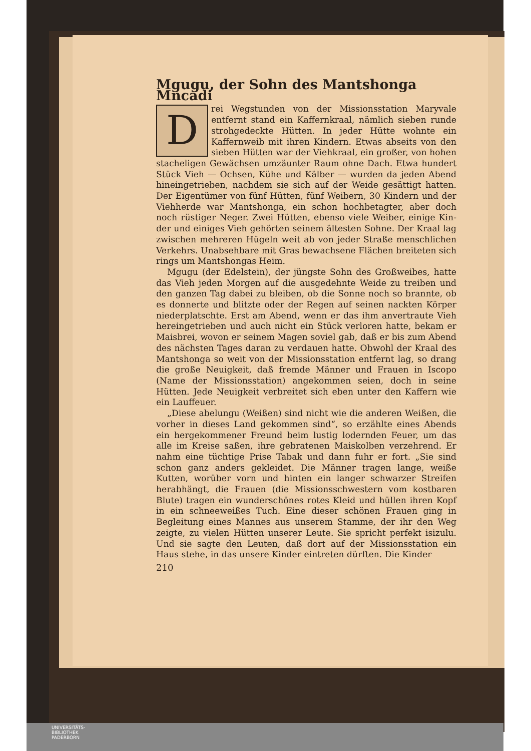Mgugu, der Sohn des Mantshonga Mncadi
Drei Wegstunden von der Missionsstation Mary­vale entfernt stand ein Kaffernkraal, nämlich sieben runde strohgedeckte Hütten. In jeder Hütte wohnte ein Kaffernweib mit ihren Kindern. Etwas ab­seits von den sieben Hütten war der Viehkraal, ein großer, von hohen stacheligen Gewächsen umzäunter Raum ohne Dach. Etwa hundert Stück Vieh — Ochsen, Kühe und Kälber — wurden da jeden Abend hineingetrieben, nachdem sie sich auf der Weide gesättigt hatten. Der Eigentümer von fünf Hütten, fünf Weibern, 30 Kindern und der Viehherde war Mantshonga, ein schon hochbetagter, aber doch noch rü­stiger Neger. Zwei Hütten, ebenso viele Weiber, einige Kin­der und einiges Vieh gehörten seinem ältesten Sohne. Der Kraal lag zwischen mehreren Hügeln weit ab von jeder Straße menschlichen Verkehrs. Unabsehbare mit Gras bewachsene Flä­chen breiteten sich rings um Mantshongas Heim.
Mgugu (der Edelstein), der jüngste Sohn des Großweibes, hatte das Vieh jeden Morgen auf die ausgedehnte Weide zu treiben und den ganzen Tag dabei zu bleiben, ob die Sonne noch so brannte, ob es donnerte und blitzte oder der Regen auf seinen nackten Körper niederplatschte. Erst am Abend, wenn er das ihm anvertraute Vieh hereingetrieben und auch nicht ein Stück verloren hatte, bekam er Maisbrei, wovon er seinem Magen soviel gab, daß er bis zum Abend des nächsten Tages daran zu verdauen hatte. Obwohl der Kraal des Mantshonga so weit von der Missionsstation entfernt lag, so drang die große Neuigkeit, daß fremde Männer und Frauen in Iscopo (Name der Missionsstation) angekommen seien, doch in seine Hütten. Jede Neuigkeit verbreitet sich eben unter den Kaffern wie ein Lauffeuer.
„Diese abelungu (Weißen) sind nicht wie die anderen Wei­ßen, die vorher in dieses Land gekommen sind“, so erzählte eines Abends ein hergekommener Freund beim lustig lodern­den Feuer, um das alle im Kreise saßen, ihre gebratenen Mais­kolben verzehrend. Er nahm eine tüchtige Prise Tabak und dann fuhr er fort. „Sie sind schon ganz anders gekleidet. Die Männer tragen lange, weiße Kutten, worüber vorn und hinten ein langer schwarzer Streifen herabhängt, die Frauen (die Missionsschwestern vom kostbaren Blute) tragen ein wun­derschönes rotes Kleid und hüllen ihren Kopf in ein schnee­weißes Tuch. Eine dieser schönen Frauen ging in Begleitung eines Mannes aus unserem Stamme, der ihr den Weg zeigte, zu vielen Hütten unserer Leute. Sie spricht perfekt isizulu. Und sie sagte den Leuten, daß dort auf der Missionsstation ein Haus stehe, in das unsere Kinder eintreten dürften. Die Kinder
210
UNIVERSITÄTS-
BIBLIOTHEK
PADERBORN